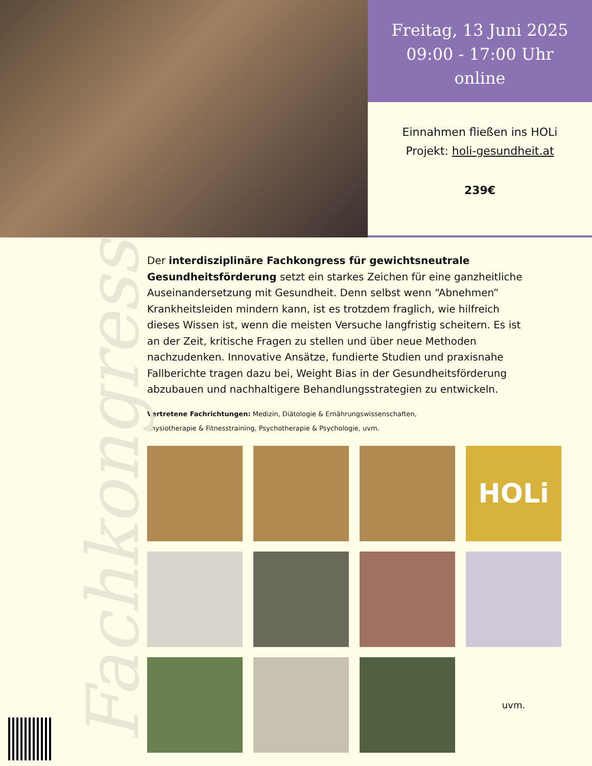Freitag, 13 Juni 2025
09:00 - 17:00 Uhr
online
Einnahmen fließen ins HOLi
Projekt: holi-gesundheit.at
239€
Fachkongress
Der interdisziplinäre Fachkongress für gewichtsneutrale Gesundheitsförderung setzt ein starkes Zeichen für eine ganzheitliche Auseinandersetzung mit Gesundheit. Denn selbst wenn “Abnehmen” Krankheitsleiden mindern kann, ist es trotzdem fraglich, wie hilfreich dieses Wissen ist, wenn die meisten Versuche langfristig scheitern. Es ist an der Zeit, kritische Fragen zu stellen und über neue Methoden nachzudenken. Innovative Ansätze, fundierte Studien und praxisnahe Fallberichte tragen dazu bei, Weight Bias in der Gesundheitsförderung abzubauen und nachhaltigere Behandlungsstrategien zu entwickeln.
Vertretene Fachrichtungen: Medizin, Diätologie & Ernährungswissenschaften,
Physiotherapie & Fitnesstraining, Psychotherapie & Psychologie, uvm.
HOLi
uvm.